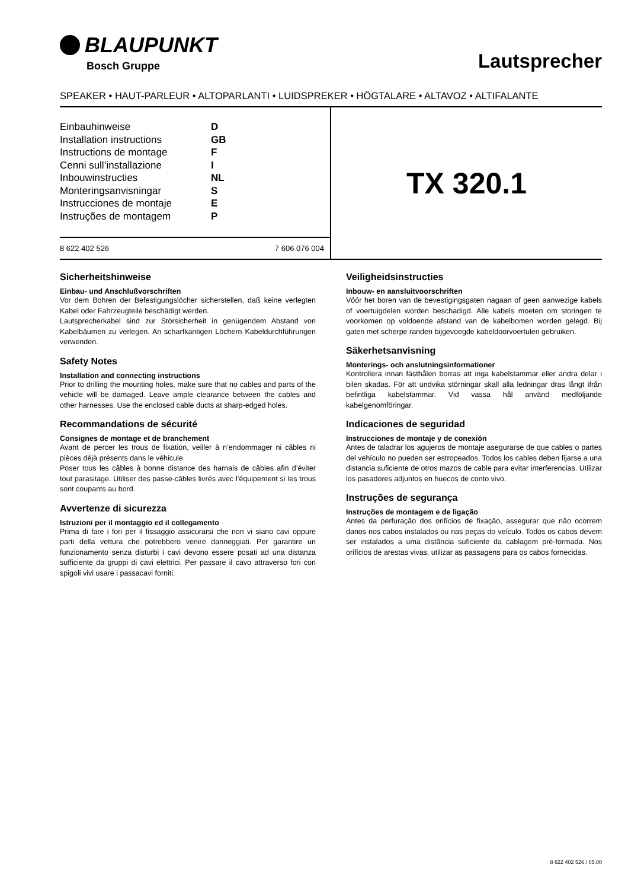BLAUPUNKT
Bosch Gruppe
Lautsprecher
SPEAKER • HAUT-PARLEUR • ALTOPARLANTI • LUIDSPREKER • HÖGTALARE • ALTAVOZ • ALTIFALANTE
Einbauhinweise D
Installation instructions GB
Instructions de montage F
Cenni sull’installazione I
Inbouwinstructies NL
Monteringsanvisningar S
Instrucciones de montaje E
Instruções de montagem P
8 622 402 526 7 606 076 004
TX 320.1
Sicherheitshinweise
Einbau- und Anschlußvorschriften
Vor dem Bohren der Befestigungslöcher sicherstellen, daß keine verlegten Kabel oder Fahrzeugteile beschädigt werden.
Lautsprecherkabel sind zur Störsicherheit in genügendem Abstand von Kabelbäumen zu verlegen. An scharfkantigen Löchern Kabeldurchführungen verwenden.
Safety Notes
Installation and connecting instructions
Prior to drilling the mounting holes, make sure that no cables and parts of the vehicle will be damaged. Leave ample clearance between the cables and other harnesses. Use the enclosed cable ducts at sharp-edged holes.
Recommandations de sécurité
Consignes de montage et de branchement
Avant de percer les trous de fixation, veiller à n’endommager ni câbles ni pièces déjà présents dans le véhicule.
Poser tous les câbles à bonne distance des harnais de câbles afin d’éviter tout parasitage. Utiliser des passe-câbles livrés avec l’équipement si les trous sont coupants au bord.
Avvertenze di sicurezza
Istruzioni per il montaggio ed il collegamento
Prima di fare i fori per il fissaggio assicurarsi che non vi siano cavi oppure parti della vettura che potrebbero venire danneggiati. Per garantire un funzionamento senza disturbi i cavi devono essere posati ad una distanza sufficiente da gruppi di cavi elettrici. Per passare il cavo attraverso fori con spigoli vivi usare i passacavi forniti.
Veiligheidsinstructies
Inbouw- en aansluitvoorschriften
Vóór het boren van de bevestigingsgaten nagaan of geen aanwezige kabels of voertuigdelen worden beschadigd. Alle kabels moeten om storingen te voorkomen op voldoende afstand van de kabelbomen worden gelegd. Bij gaten met scherpe randen bijgevoegde kabeldoorvoertulen gebruiken.
Säkerhetsanvisning
Monterings- och anslutningsinformationer
Kontrollera innan fästhålen borras att inga kabelstammar eller andra delar i bilen skadas. För att undvika störningar skall alla ledningar dras långt ifrån befintliga kabelstammar. Vid vassa hål använd medföljande kabelgenomföringar.
Indicaciones de seguridad
Instrucciones de montaje y de conexión
Antes de taladrar los agujeros de montaje asegurarse de que cables o partes del vehículo no pueden ser estropeados. Todos los cables deben fijarse a una distancia suficiente de otros mazos de cable para evitar interferencias. Utilizar los pasadores adjuntos en huecos de conto vivo.
Instruções de segurança
Instruções de montagem e de ligação
Antes da perfuração dos orifícios de fixação, assegurar que não ocorrem danos nos cabos instalados ou nas peças do veículo. Todos os cabos devem ser instalados a uma distância suficiente da cablagem pré-formada. Nos orifícios de arestas vivas, utilizar as passagens para os cabos fornecidas.
8 622 402 526 / 05.00